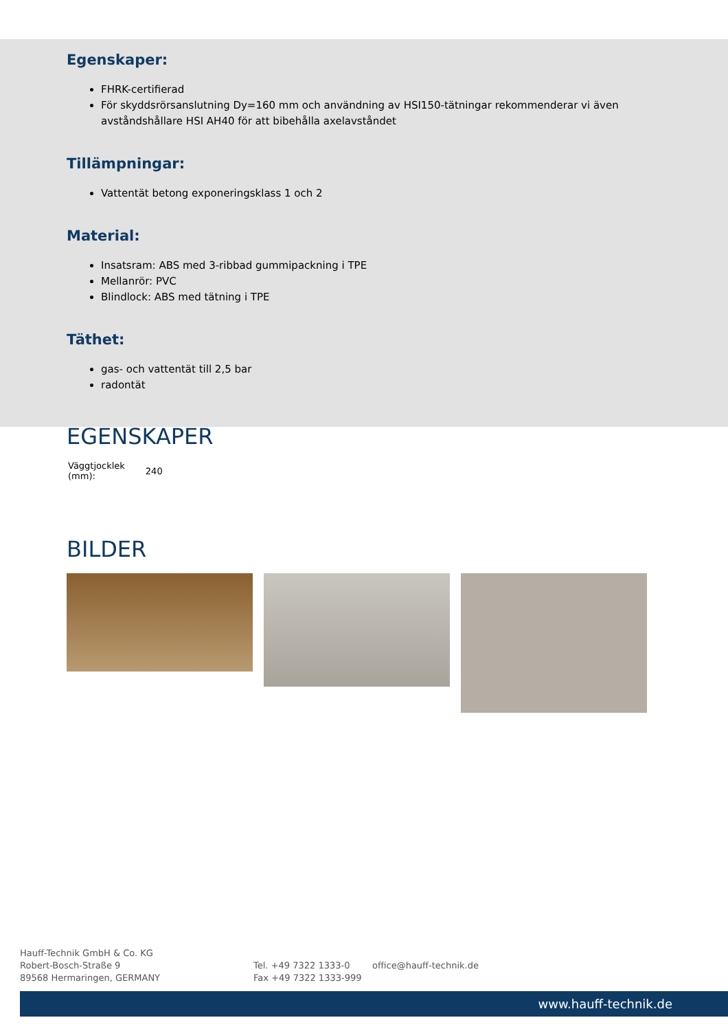Egenskaper:
FHRK-certifierad
För skyddsrörsanslutning Dy=160 mm och användning av HSI150-tätningar rekommenderar vi även avståndshållare HSI AH40 för att bibehålla axelavståndet
Tillämpningar:
Vattentät betong exponeringsklass 1 och 2
Material:
Insatsram: ABS med 3-ribbad gummipackning i TPE
Mellanrör: PVC
Blindlock: ABS med tätning i TPE
Täthet:
gas- och vattentät till 2,5 bar
radontät
EGENSKAPER
| Väggtjocklek (mm): | 240 |
BILDER
Hauff-Technik GmbH & Co. KG
Robert-Bosch-Straße 9
89568 Hermaringen, GERMANY
Tel. +49 7322 1333-0
Fax +49 7322 1333-999
office@hauff-technik.de
www.hauff-technik.de